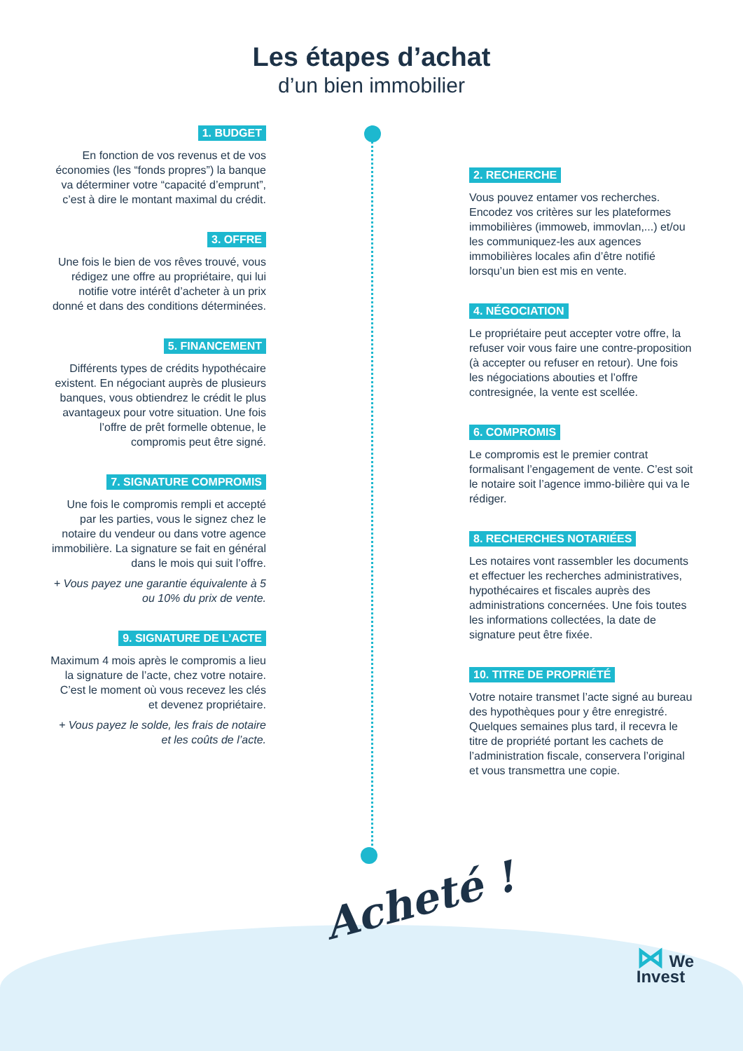Les étapes d’achat
d’un bien immobilier
1. BUDGET
En fonction de vos revenus et de vos économies (les “fonds propres”) la banque va déterminer votre “capacité d’emprunt”, c’est à dire le montant maximal du crédit.
3. OFFRE
Une fois le bien de vos rêves trouvé, vous rédigez une offre au propriétaire, qui lui notifie votre intérêt d’acheter à un prix donné et dans des conditions déterminées.
5. FINANCEMENT
Différents types de crédits hypothécaire existent. En négociant auprès de plusieurs banques, vous obtiendrez le crédit le plus avantageux pour votre situation. Une fois l’offre de prêt formelle obtenue, le compromis peut être signé.
7. SIGNATURE COMPROMIS
Une fois le compromis rempli et accepté par les parties, vous le signez chez le notaire du vendeur ou dans votre agence immobilière. La signature se fait en général dans le mois qui suit l’offre.
+ Vous payez une garantie équivalente à 5 ou 10% du prix de vente.
9. SIGNATURE DE L’ACTE
Maximum 4 mois après le compromis a lieu la signature de l’acte, chez votre notaire. C’est le moment où vous recevez les clés et devenez propriétaire.
+ Vous payez le solde, les frais de notaire et les coûts de l’acte.
2. RECHERCHE
Vous pouvez entamer vos recherches. Encodez vos critères sur les plateformes immobilières (immoweb, immovlan,...) et/ou les communiquez-les aux agences immobilières locales afin d’être notifié lorsqu’un bien est mis en vente.
4. NÉGOCIATION
Le propriétaire peut accepter votre offre, la refuser voir vous faire une contre-proposition (à accepter ou refuser en retour). Une fois les négociations abouties et l’offre contresignée, la vente est scellée.
6. COMPROMIS
Le compromis est le premier contrat formalisant l’engagement de vente. C’est soit le notaire soit l’agence immo-bilière qui va le rédiger.
8. RECHERCHES NOTARIÉES
Les notaires vont rassembler les documents et effectuer les recherches administratives, hypothécaires et fiscales auprès des administrations concernées. Une fois toutes les informations collectées, la date de signature peut être fixée.
10. TITRE DE PROPRIÉTÉ
Votre notaire transmet l’acte signé au bureau des hypothèques pour y être enregistré. Quelques semaines plus tard, il recevra le titre de propriété portant les cachets de l’administration fiscale, conservera l’original et vous transmettra une copie.
Acheté !
⋈ We
Invest